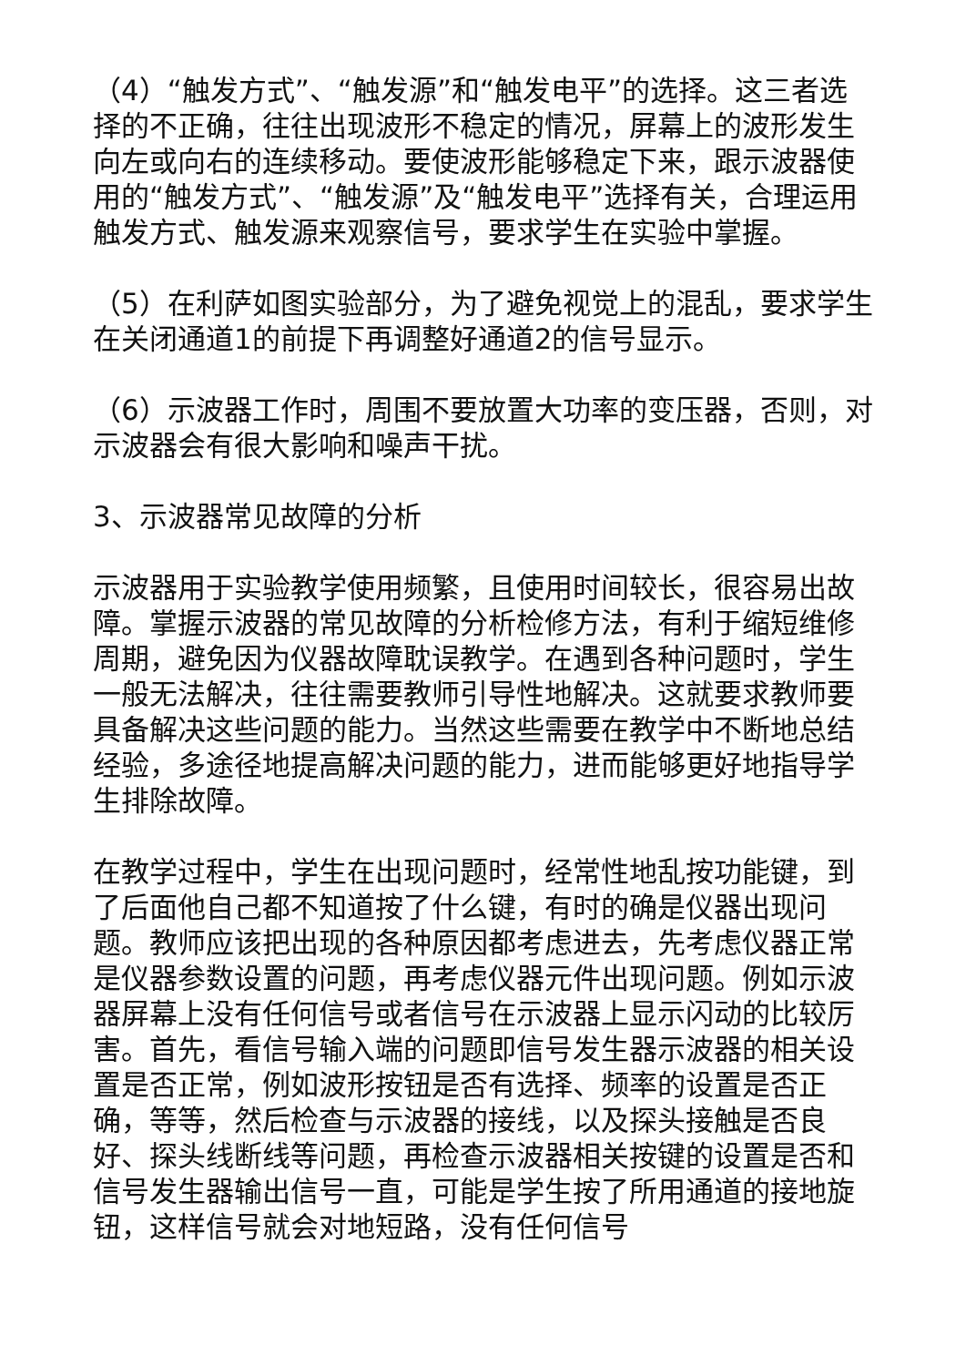（4）“触发方式”、“触发源”和“触发电平”的选择。这三者选择的不正确，往往出现波形不稳定的情况，屏幕上的波形发生向左或向右的连续移动。要使波形能够稳定下来，跟示波器使用的“触发方式”、“触发源”及“触发电平”选择有关，合理运用触发方式、触发源来观察信号，要求学生在实验中掌握。
（5）在利萨如图实验部分，为了避免视觉上的混乱，要求学生在关闭通道1的前提下再调整好通道2的信号显示。
（6）示波器工作时，周围不要放置大功率的变压器，否则，对示波器会有很大影响和噪声干扰。
3、示波器常见故障的分析
示波器用于实验教学使用频繁，且使用时间较长，很容易出故障。掌握示波器的常见故障的分析检修方法，有利于缩短维修周期，避免因为仪器故障耽误教学。在遇到各种问题时，学生一般无法解决，往往需要教师引导性地解决。这就要求教师要具备解决这些问题的能力。当然这些需要在教学中不断地总结经验，多途径地提高解决问题的能力，进而能够更好地指导学生排除故障。
在教学过程中，学生在出现问题时，经常性地乱按功能键，到了后面他自己都不知道按了什么键，有时的确是仪器出现问题。教师应该把出现的各种原因都考虑进去，先考虑仪器正常是仪器参数设置的问题，再考虑仪器元件出现问题。例如示波器屏幕上没有任何信号或者信号在示波器上显示闪动的比较厉害。首先，看信号输入端的问题即信号发生器示波器的相关设置是否正常，例如波形按钮是否有选择、频率的设置是否正确，等等，然后检查与示波器的接线，以及探头接触是否良好、探头线断线等问题，再检查示波器相关按键的设置是否和信号发生器输出信号一直，可能是学生按了所用通道的接地旋钮，这样信号就会对地短路，没有任何信号